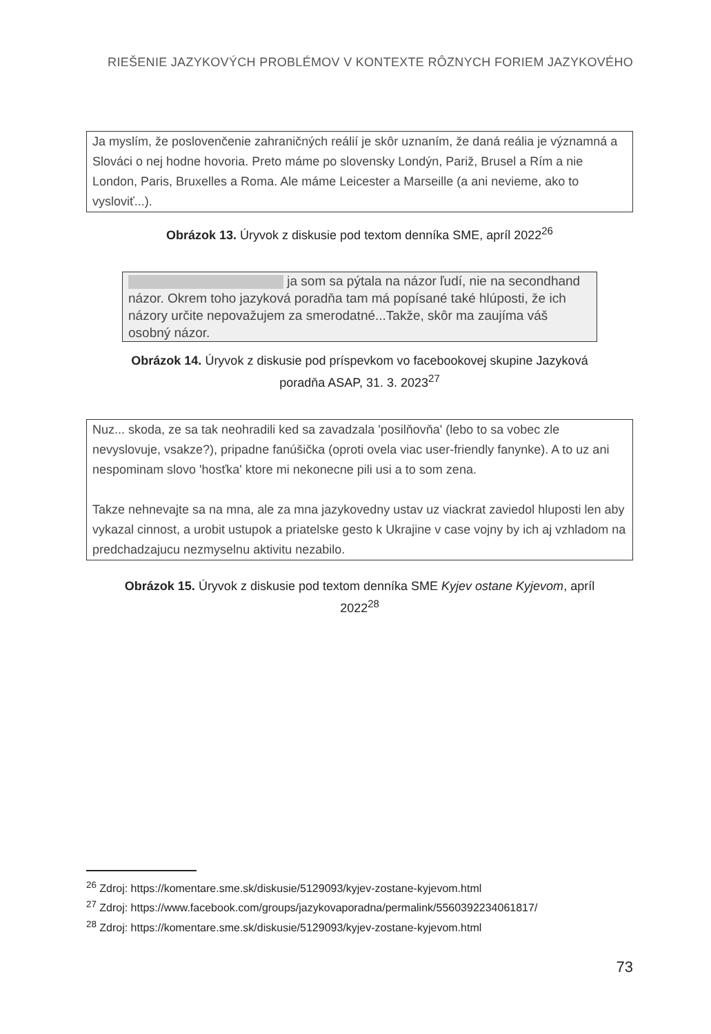RIEŠENIE JAZYKOVÝCH PROBLÉMOV V KONTEXTE RÔZNYCH FORIEM JAZYKOVÉHO
Ja myslím, že poslovenčenie zahraničných reálií je skôr uznaním, že daná reália je významná a Slováci o nej hodne hovoria. Preto máme po slovensky Londýn, Pariž, Brusel a Rím a nie London, Paris, Bruxelles a Roma. Ale máme Leicester a Marseille (a ani nevieme, ako to vysloviť...).
Obrázok 13. Úryvok z diskusie pod textom denníka SME, apríl 2022<sup>26</sup>
ja som sa pýtala na názor ľudí, nie na secondhand názor. Okrem toho jazyková poradňa tam má popísané také hlúposti, že ich názory určite nepovažujem za smerodatné...Takže, skôr ma zaujíma váš osobný názor.
Obrázok 14. Úryvok z diskusie pod príspevkom vo facebookovej skupine Jazyková poradňa ASAP, 31. 3. 2023<sup>27</sup>
Nuz... skoda, ze sa tak neohradili ked sa zavadzala 'posilňovňa' (lebo to sa vobec zle nevyslovuje, vsakze?), pripadne fanúšička (oproti ovela viac user-friendly fanynke). A to uz ani nespominam slovo 'hosťka' ktore mi nekonecne pili usi a to som zena.
Takze nehnevajte sa na mna, ale za mna jazykovedny ustav uz viackrat zaviedol hluposti len aby vykazal cinnost, a urobit ustupok a priatelske gesto k Ukrajine v case vojny by ich aj vzhladom na predchadzajucu nezmyselnu aktivitu nezabilo.
Obrázok 15. Úryvok z diskusie pod textom denníka SME Kyjev ostane Kyjevom, apríl 2022<sup>28</sup>
<sup>26</sup> Zdroj: https://komentare.sme.sk/diskusie/5129093/kyjev-zostane-kyjevom.html
<sup>27</sup> Zdroj: https://www.facebook.com/groups/jazykovaporadna/permalink/5560392234061817/
<sup>28</sup> Zdroj: https://komentare.sme.sk/diskusie/5129093/kyjev-zostane-kyjevom.html
73